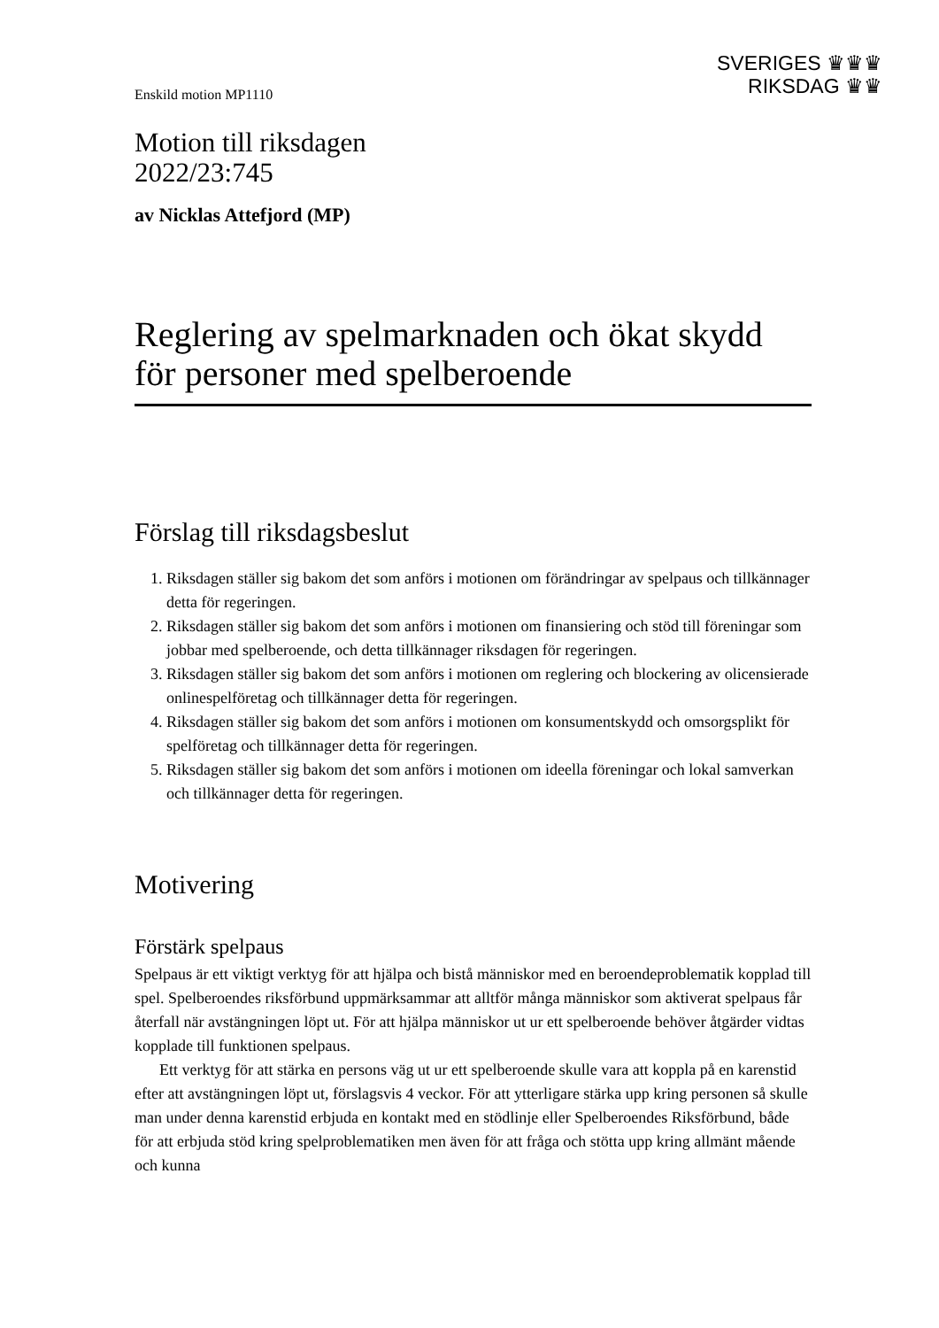Enskild motion MP1110
SVERIGES ♛♛♛
RIKSDAG ♛♛
Motion till riksdagen
2022/23:745
av Nicklas Attefjord (MP)
Reglering av spelmarknaden och ökat skydd för personer med spelberoende
Förslag till riksdagsbeslut
1. Riksdagen ställer sig bakom det som anförs i motionen om förändringar av spelpaus och tillkännager detta för regeringen.
2. Riksdagen ställer sig bakom det som anförs i motionen om finansiering och stöd till föreningar som jobbar med spelberoende, och detta tillkännager riksdagen för regeringen.
3. Riksdagen ställer sig bakom det som anförs i motionen om reglering och blockering av olicensierade onlinespelföretag och tillkännager detta för regeringen.
4. Riksdagen ställer sig bakom det som anförs i motionen om konsumentskydd och omsorgsplikt för spelföretag och tillkännager detta för regeringen.
5. Riksdagen ställer sig bakom det som anförs i motionen om ideella föreningar och lokal samverkan och tillkännager detta för regeringen.
Motivering
Förstärk spelpaus
Spelpaus är ett viktigt verktyg för att hjälpa och bistå människor med en beroende­problematik kopplad till spel. Spelberoendes riksförbund uppmärksammar att alltför många människor som aktiverat spelpaus får återfall när avstängningen löpt ut. För att hjälpa människor ut ur ett spelberoende behöver åtgärder vidtas kopplade till funktionen spelpaus.
Ett verktyg för att stärka en persons väg ut ur ett spelberoende skulle vara att koppla på en karenstid efter att avstängningen löpt ut, förslagsvis 4 veckor. För att ytterligare stärka upp kring personen så skulle man under denna karenstid erbjuda en kontakt med en stödlinje eller Spelberoendes Riksförbund, både för att erbjuda stöd kring spel­problematiken men även för att fråga och stötta upp kring allmänt mående och kunna